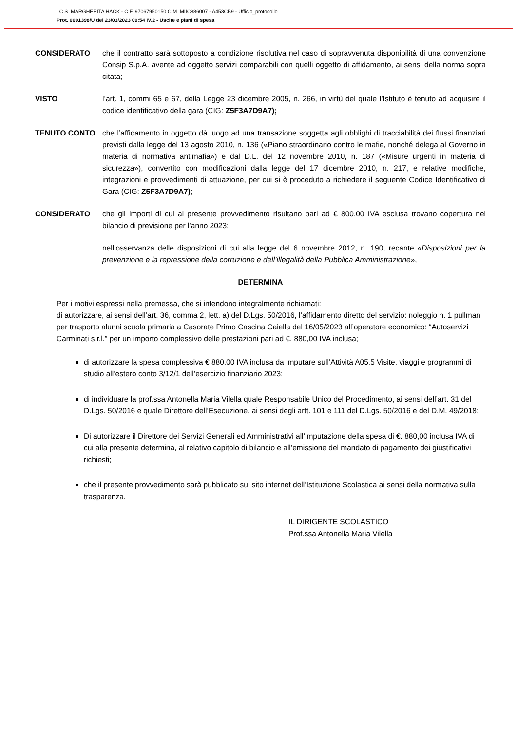I.C.S. MARGHERITA HACK - C.F. 97067950150 C.M. MIIC886007 - A453CB9 - Ufficio_protocollo
Prot. 0001398/U del 23/03/2023 09:54 IV.2 - Uscite e piani di spesa
CONSIDERATO che il contratto sarà sottoposto a condizione risolutiva nel caso di sopravvenuta disponibilità di una convenzione Consip S.p.A. avente ad oggetto servizi comparabili con quelli oggetto di affidamento, ai sensi della norma sopra citata;
VISTO l’art. 1, commi 65 e 67, della Legge 23 dicembre 2005, n. 266, in virtù del quale l’Istituto è tenuto ad acquisire il codice identificativo della gara (CIG: Z5F3A7D9A7);
TENUTO CONTO che l’affidamento in oggetto dà luogo ad una transazione soggetta agli obblighi di tracciabilità dei flussi finanziari previsti dalla legge del 13 agosto 2010, n. 136 («Piano straordinario contro le mafie, nonché delega al Governo in materia di normativa antimafia») e dal D.L. del 12 novembre 2010, n. 187 («Misure urgenti in materia di sicurezza»), convertito con modificazioni dalla legge del 17 dicembre 2010, n. 217, e relative modifiche, integrazioni e provvedimenti di attuazione, per cui si è proceduto a richiedere il seguente Codice Identificativo di Gara (CIG: Z5F3A7D9A7);
CONSIDERATO che gli importi di cui al presente provvedimento risultano pari ad € 800,00 IVA esclusa trovano copertura nel bilancio di previsione per l’anno 2023;
nell’osservanza delle disposizioni di cui alla legge del 6 novembre 2012, n. 190, recante «Disposizioni per la prevenzione e la repressione della corruzione e dell’illegalità della Pubblica Amministrazione»,
DETERMINA
Per i motivi espressi nella premessa, che si intendono integralmente richiamati:
di autorizzare, ai sensi dell’art. 36, comma 2, lett. a) del D.Lgs. 50/2016, l’affidamento diretto del servizio: noleggio n. 1 pullman per trasporto alunni scuola primaria a Casorate Primo Cascina Caiella del 16/05/2023 all’operatore economico: “Autoservizi Carminati s.r.l.” per un importo complessivo delle prestazioni pari ad €. 880,00 IVA inclusa;
di autorizzare la spesa complessiva € 880,00 IVA inclusa da imputare sull’Attività A05.5 Visite, viaggi e programmi di studio all’estero conto 3/12/1 dell’esercizio finanziario 2023;
di individuare la prof.ssa Antonella Maria Vilella quale Responsabile Unico del Procedimento, ai sensi dell’art. 31 del D.Lgs. 50/2016 e quale Direttore dell’Esecuzione, ai sensi degli artt. 101 e 111 del D.Lgs. 50/2016 e del D.M. 49/2018;
Di autorizzare il Direttore dei Servizi Generali ed Amministrativi all’imputazione della spesa di €. 880,00 inclusa IVA di cui alla presente determina, al relativo capitolo di bilancio e all’emissione del mandato di pagamento dei giustificativi richiesti;
che il presente provvedimento sarà pubblicato sul sito internet dell’Istituzione Scolastica ai sensi della normativa sulla trasparenza.
IL DIRIGENTE SCOLASTICO
Prof.ssa Antonella Maria Vilella